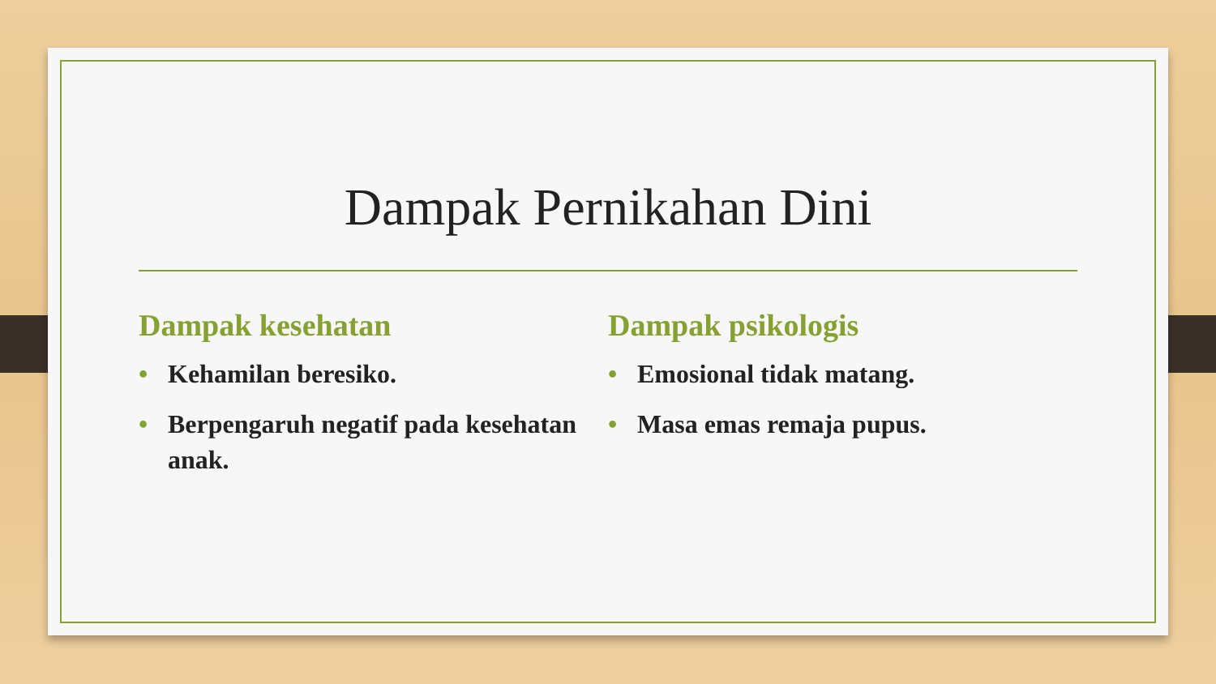Dampak Pernikahan Dini
Dampak kesehatan
• Kehamilan beresiko.
• Berpengaruh negatif pada kesehatan anak.
Dampak psikologis
• Emosional tidak matang.
• Masa emas remaja pupus.